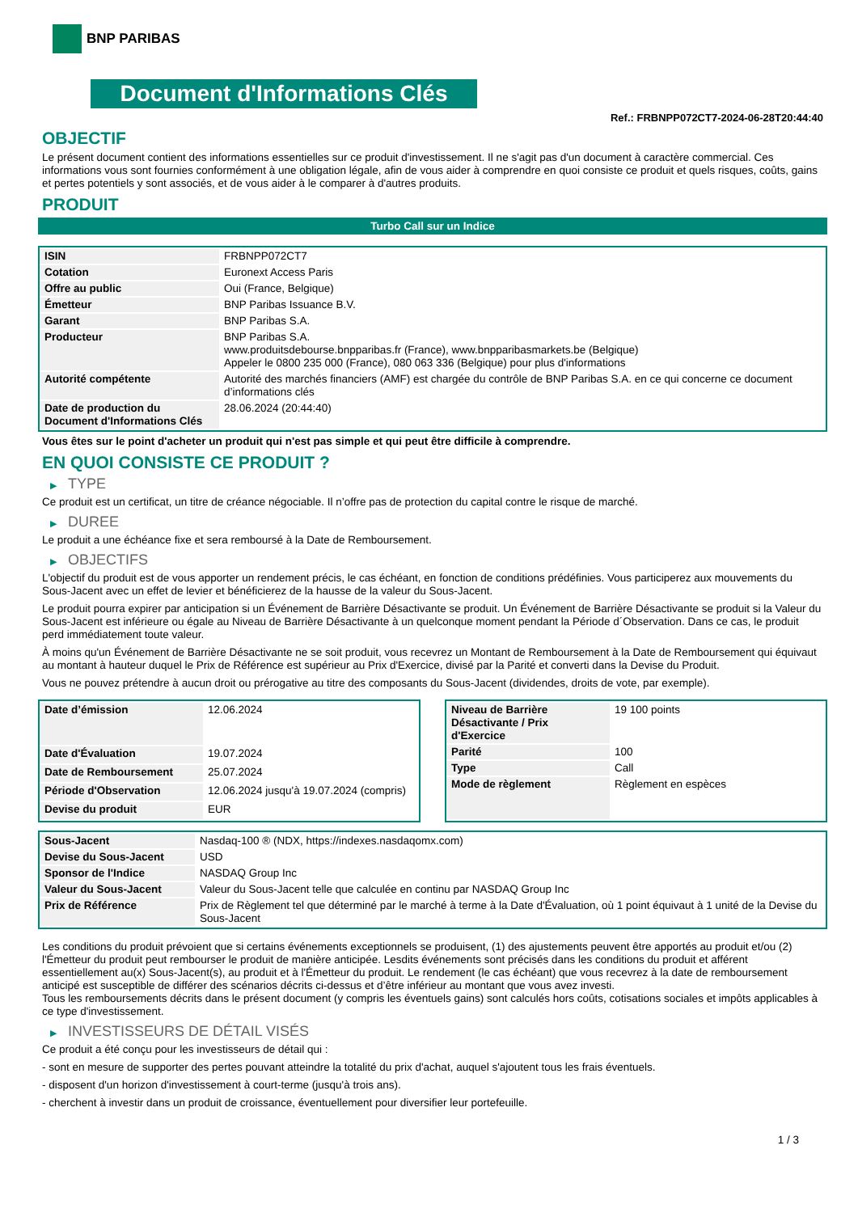BNP PARIBAS
Document d'Informations Clés
Ref.: FRBNPP072CT7-2024-06-28T20:44:40
OBJECTIF
Le présent document contient des informations essentielles sur ce produit d'investissement. Il ne s'agit pas d'un document à caractère commercial. Ces informations vous sont fournies conformément à une obligation légale, afin de vous aider à comprendre en quoi consiste ce produit et quels risques, coûts, gains et pertes potentiels y sont associés, et de vous aider à le comparer à d'autres produits.
PRODUIT
Turbo Call sur un Indice
| ISIN | FRBNPP072CT7 |
| Cotation | Euronext Access Paris |
| Offre au public | Oui (France, Belgique) |
| Émetteur | BNP Paribas Issuance B.V. |
| Garant | BNP Paribas S.A. |
| Producteur | BNP Paribas S.A. www.produitsdebourse.bnpparibas.fr (France), www.bnpparibasmarkets.be (Belgique) Appeler le 0800 235 000 (France), 080 063 336 (Belgique) pour plus d'informations |
| Autorité compétente | Autorité des marchés financiers (AMF) est chargée du contrôle de BNP Paribas S.A. en ce qui concerne ce document d’informations clés |
| Date de production du Document d'Informations Clés | 28.06.2024 (20:44:40) |
Vous êtes sur le point d'acheter un produit qui n'est pas simple et qui peut être difficile à comprendre.
EN QUOI CONSISTE CE PRODUIT ?
▶ TYPE
Ce produit est un certificat, un titre de créance négociable. Il n’offre pas de protection du capital contre le risque de marché.
▶ DUREE
Le produit a une échéance fixe et sera remboursé à la Date de Remboursement.
▶ OBJECTIFS
L'objectif du produit est de vous apporter un rendement précis, le cas échéant, en fonction de conditions prédéfinies. Vous participerez aux mouvements du Sous-Jacent avec un effet de levier et bénéficierez de la hausse de la valeur du Sous-Jacent.
Le produit pourra expirer par anticipation si un Événement de Barrière Désactivante se produit. Un Événement de Barrière Désactivante se produit si la Valeur du Sous-Jacent est inférieure ou égale au Niveau de Barrière Désactivante à un quelconque moment pendant la Période d´Observation. Dans ce cas, le produit perd immédiatement toute valeur.
À moins qu'un Événement de Barrière Désactivante ne se soit produit, vous recevrez un Montant de Remboursement à la Date de Remboursement qui équivaut au montant à hauteur duquel le Prix de Référence est supérieur au Prix d'Exercice, divisé par la Parité et converti dans la Devise du Produit.
Vous ne pouvez prétendre à aucun droit ou prérogative au titre des composants du Sous-Jacent (dividendes, droits de vote, par exemple).
| Date d’émission | 12.06.2024 |
| Date d'Évaluation | 19.07.2024 |
| Date de Remboursement | 25.07.2024 |
| Période d'Observation | 12.06.2024 jusqu'à 19.07.2024 (compris) |
| Devise du produit | EUR |
| Niveau de Barrière Désactivante / Prix d'Exercice | 19 100 points |
| Parité | 100 |
| Type | Call |
| Mode de règlement | Règlement en espèces |
| Sous-Jacent | Nasdaq-100 ® (NDX, https://indexes.nasdaqomx.com) |
| Devise du Sous-Jacent | USD |
| Sponsor de l'Indice | NASDAQ Group Inc |
| Valeur du Sous-Jacent | Valeur du Sous-Jacent telle que calculée en continu par NASDAQ Group Inc |
| Prix de Référence | Prix de Règlement tel que déterminé par le marché à terme à la Date d'Évaluation, où 1 point équivaut à 1 unité de la Devise du Sous-Jacent |
Les conditions du produit prévoient que si certains événements exceptionnels se produisent, (1) des ajustements peuvent être apportés au produit et/ou (2) l'Émetteur du produit peut rembourser le produit de manière anticipée. Lesdits événements sont précisés dans les conditions du produit et afférent essentiellement au(x) Sous-Jacent(s), au produit et à l'Émetteur du produit. Le rendement (le cas échéant) que vous recevrez à la date de remboursement anticipé est susceptible de différer des scénarios décrits ci-dessus et d’être inférieur au montant que vous avez investi.
Tous les remboursements décrits dans le présent document (y compris les éventuels gains) sont calculés hors coûts, cotisations sociales et impôts applicables à ce type d'investissement.
▶ INVESTISSEURS DE DÉTAIL VISÉS
Ce produit a été conçu pour les investisseurs de détail qui :
- sont en mesure de supporter des pertes pouvant atteindre la totalité du prix d'achat, auquel s'ajoutent tous les frais éventuels.
- disposent d'un horizon d'investissement à court-terme (jusqu'à trois ans).
- cherchent à investir dans un produit de croissance, éventuellement pour diversifier leur portefeuille.
1 / 3